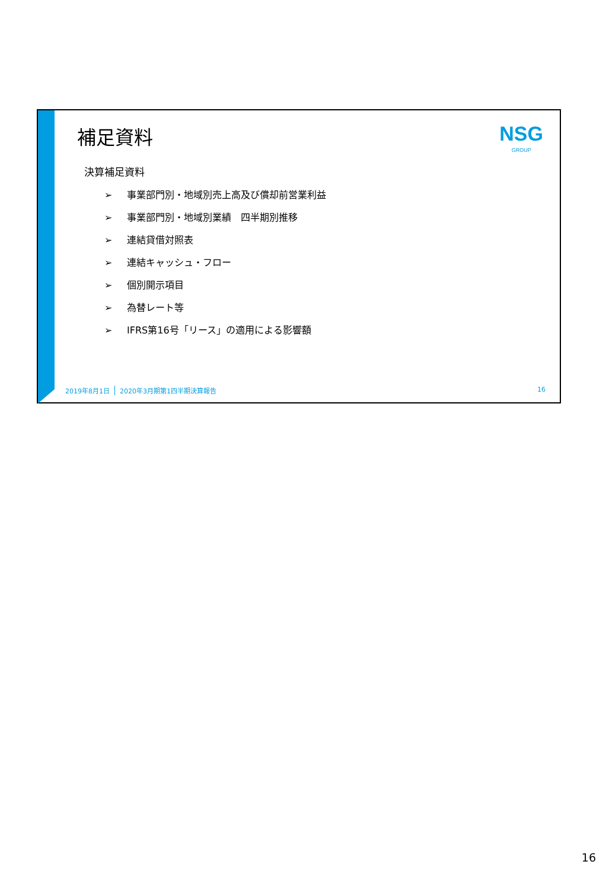補足資料
NSG
GROUP
決算補足資料
➢ 事業部門別・地域別売上高及び償却前営業利益
➢ 事業部門別・地域別業績　四半期別推移
➢ 連結貸借対照表
➢ 連結キャッシュ・フロー
➢ 個別開示項目
➢ 為替レート等
➢ IFRS第16号「リース」の適用による影響額
2019年8月1日 2020年3月期第1四半期決算報告 16
16